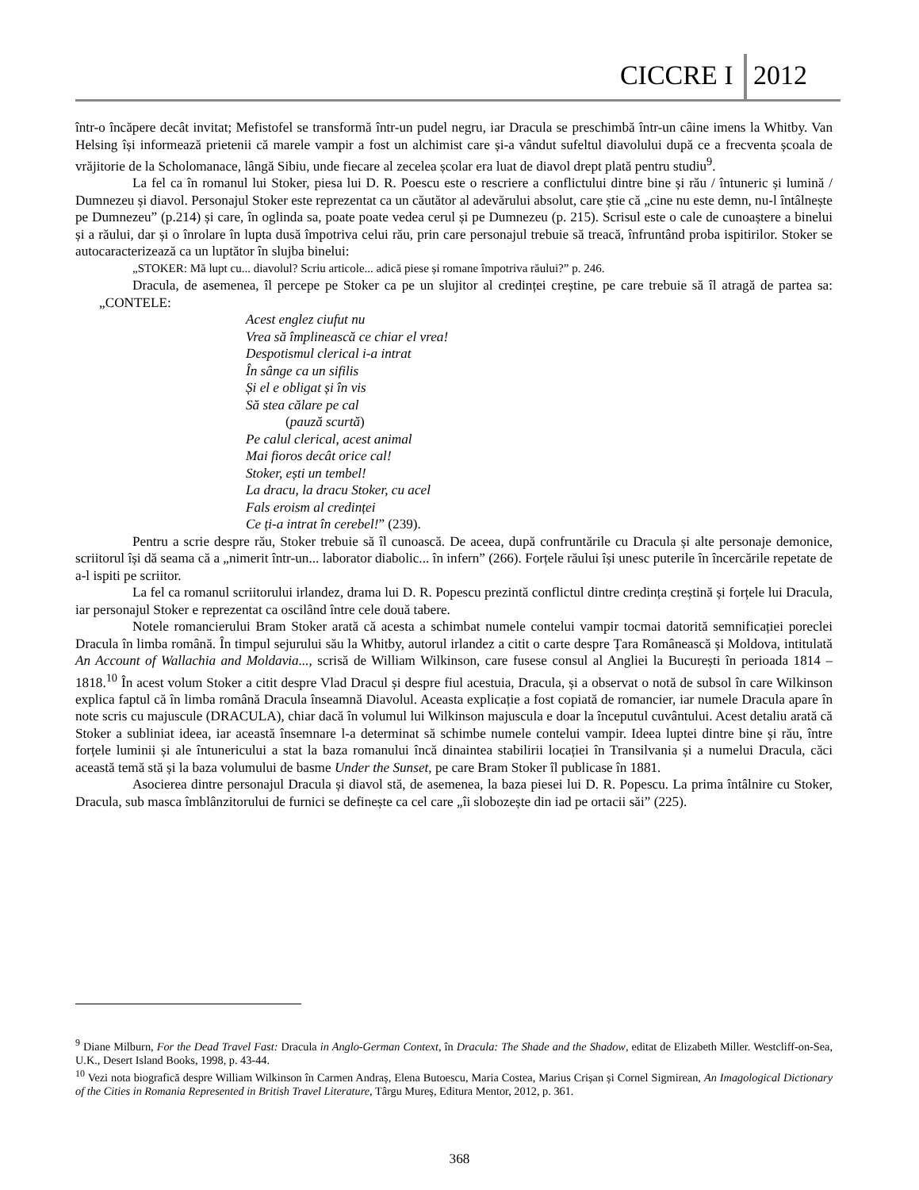CICCRE I 2012
într-o încăpere decât invitat; Mefistofel se transformă într-un pudel negru, iar Dracula se preschimbă într-un câine imens la Whitby. Van Helsing își informează prietenii că marele vampir a fost un alchimist care și-a vândut sufeltul diavolului după ce a frecventa școala de vrăjitorie de la Scholomanace, lângă Sibiu, unde fiecare al zecelea școlar era luat de diavol drept plată pentru studiu<sup>9</sup>.
La fel ca în romanul lui Stoker, piesa lui D. R. Poescu este o rescriere a conflictului dintre bine și rău / întuneric și lumină / Dumnezeu și diavol. Personajul Stoker este reprezentat ca un căutător al adevărului absolut, care știe că „cine nu este demn, nu-l întâlnește pe Dumnezeu” (p.214) și care, în oglinda sa, poate poate vedea cerul și pe Dumnezeu (p. 215). Scrisul este o cale de cunoaștere a binelui și a răului, dar și o înrolare în lupta dusă împotriva celui rău, prin care personajul trebuie să treacă, înfruntând proba ispitirilor. Stoker se autocaracterizează ca un luptător în slujba binelui:
„STOKER: Mă lupt cu... diavolul? Scriu articole... adică piese și romane împotriva răului?” p. 246.
Dracula, de asemenea, îl percepe pe Stoker ca pe un slujitor al credinței creștine, pe care trebuie să îl atragă de partea sa: „CONTELE:
Acest englez ciufut nu
Vrea să împlinească ce chiar el vrea!
Despotismul clerical i-a intrat
În sânge ca un sifilis
Și el e obligat și în vis
Să stea călare pe cal
(pauză scurtă)
Pe calul clerical, acest animal
Mai fioros decât orice cal!
Stoker, ești un tembel!
La dracu, la dracu Stoker, cu acel
Fals eroism al credinței
Ce ți-a intrat în cerebel!” (239).
Pentru a scrie despre rău, Stoker trebuie să îl cunoască. De aceea, după confruntările cu Dracula și alte personaje demonice, scriitorul își dă seama că a „nimerit într-un... laborator diabolic... în infern” (266). Forțele răului își unesc puterile în încercările repetate de a-l ispiti pe scriitor.
La fel ca romanul scriitorului irlandez, drama lui D. R. Popescu prezintă conflictul dintre credința creștină și forțele lui Dracula, iar personajul Stoker e reprezentat ca oscilând între cele două tabere.
Notele romancierului Bram Stoker arată că acesta a schimbat numele contelui vampir tocmai datorită semnificației poreclei Dracula în limba română. În timpul sejurului său la Whitby, autorul irlandez a citit o carte despre Țara Românească și Moldova, intitulată An Account of Wallachia and Moldavia..., scrisă de William Wilkinson, care fusese consul al Angliei la București în perioada 1814 – 1818.<sup>10</sup> În acest volum Stoker a citit despre Vlad Dracul și despre fiul acestuia, Dracula, și a observat o notă de subsol în care Wilkinson explica faptul că în limba română Dracula înseamnă Diavolul. Aceasta explicație a fost copiată de romancier, iar numele Dracula apare în note scris cu majuscule (DRACULA), chiar dacă în volumul lui Wilkinson majuscula e doar la începutul cuvântului. Acest detaliu arată că Stoker a subliniat ideea, iar această însemnare l-a determinat să schimbe numele contelui vampir. Ideea luptei dintre bine și rău, între forțele luminii și ale întunericului a stat la baza romanului încă dinaintea stabilirii locației în Transilvania și a numelui Dracula, căci această temă stă și la baza volumului de basme Under the Sunset, pe care Bram Stoker îl publicase în 1881.
Asocierea dintre personajul Dracula și diavol stă, de asemenea, la baza piesei lui D. R. Popescu. La prima întâlnire cu Stoker, Dracula, sub masca îmblânzitorului de furnici se definește ca cel care „îi slobozește din iad pe ortacii săi” (225).
<sup>9</sup> Diane Milburn, For the Dead Travel Fast: Dracula in Anglo-German Context, în Dracula: The Shade and the Shadow, editat de Elizabeth Miller. Westcliff-on-Sea, U.K., Desert Island Books, 1998, p. 43-44.
<sup>10</sup> Vezi nota biografică despre William Wilkinson în Carmen Andraș, Elena Butoescu, Maria Costea, Marius Crișan și Cornel Sigmirean, An Imagological Dictionary of the Cities in Romania Represented in British Travel Literature, Târgu Mureș, Editura Mentor, 2012, p. 361.
368